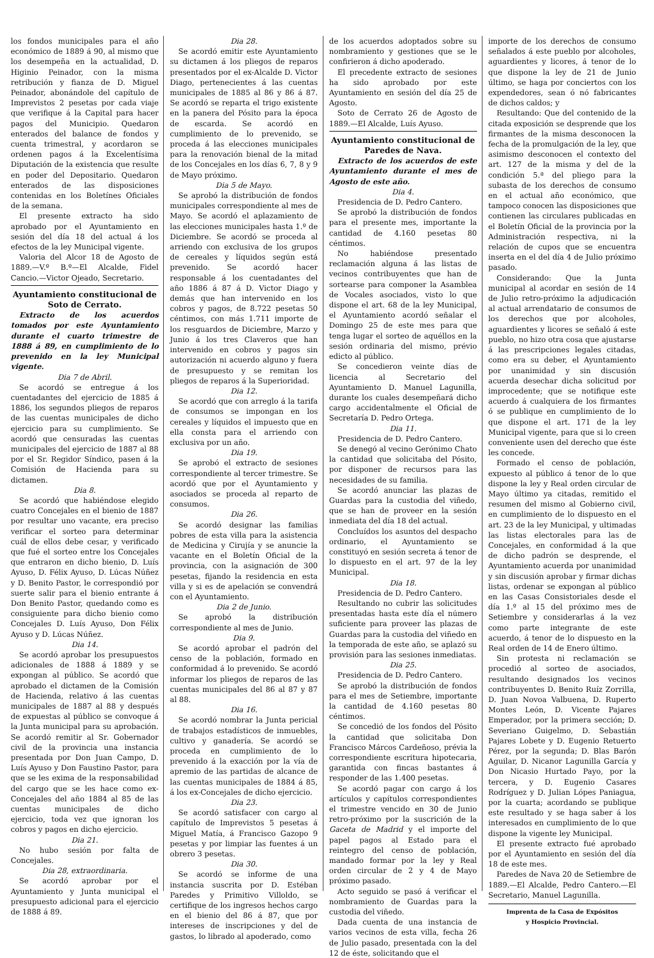los fondos municipales para el año económico de 1889 á 90, al mismo que los desempeña en la actualidad, D. Higinio Peinador, con la misma retribución y fianza de D. Miguel Peinador, abonándole del capítulo de Imprevistos 2 pesetas por cada viaje que verifique á la Capital para hacer pagos del Municipio. Quedaron enterados del balance de fondos y cuenta trimestral, y acordaron se ordenen pagos á la Excelentísima Diputación de la existencia que resulte en poder del Depositario. Quedaron enterados de las disposiciones contenidas en los Boletínes Oficiales de la semana.
El presente extracto ha sido aprobado por el Ayuntamiento en sesión del día 18 del actual á los efectos de la ley Municipal vigente.
Valoria del Alcor 18 de Agosto de 1889.—V.º B.º—El Alcalde, Fidel Cancio.—Victor Ojeado, Secretario.
Ayuntamiento constitucional de Soto de Cerrato.
Extracto de los acuerdos tomados por este Ayuntamiento durante el cuarto trimestre de 1888 á 89, en cumplimiento de lo prevenido en la ley Municipal vigente.
Dia 7 de Abril.
Se acordó se entregue á los cuentadantes del ejercicio de 1885 á 1886, los segundos pliegos de reparos de las cuentas municipales de dicho ejercicio para su cumplimiento. Se acordó que censuradas las cuentas municipales del ejercicio de 1887 al 88 por el Sr. Regidor Síndico, pasen á la Comisión de Hacienda para su dictamen.
Dia 8.
Se acordó que habiéndose elegido cuatro Concejales en el bienio de 1887 por resultar uno vacante, era preciso verificar el sorteo para determinar cuál de ellos debe cesar, y verificado que fué el sorteo entre los Concejales que entraron en dicho bienio, D. Luís Ayuso, D. Félix Ayuso, D. Lúcas Núñez y D. Benito Pastor, le correspondió por suerte salir para el bienio entrante á Don Benito Pastor, quedando como es consiguiente para dicho bienio como Concejales D. Luís Ayuso, Don Félix Ayuso y D. Lúcas Núñez.
Dia 14.
Se acordó aprobar los presupuestos adicionales de 1888 á 1889 y se expongan al público. Se acordó que aprobado el dictamen de la Comisión de Hacienda, relativo á las cuentas municipales de 1887 al 88 y después de expuestas al público se convoque á la Junta municipal para su aprobación. Se acordó remitir al Sr. Gobernador civil de la provincia una instancia presentada por Don Juan Campo, D. Luís Ayuso y Don Faustino Pastor, para que se les exima de la responsabilidad del cargo que se les hace como ex-Concejales del año 1884 al 85 de las cuentas municipales de dicho ejercicio, toda vez que ignoran los cobros y pagos en dicho ejercicio.
Dia 21.
No hubo sesión por falta de Concejales.
Dia 28, extraordinaria.
Se acordó aprobar por el Ayuntamiento y Junta municipal el presupuesto adicional para el ejercicio de 1888 á 89.
Dia 28.
Se acordó emitir este Ayuntamiento su dictamen á los pliegos de reparos presentados por el ex-Alcalde D. Victor Diago, pertenecientes á las cuentas municipales de 1885 al 86 y 86 á 87. Se acordó se reparta el trigo existente en la panera del Pósito para la época de escarda. Se acordó en cumplimiento de lo prevenido, se proceda á las elecciones municipales para la renovación bienal de la mitad de los Concejales en los días 6, 7, 8 y 9 de Mayo próximo.
Dia 5 de Mayo.
Se aprobó la distribución de fondos municipales correspondiente al mes de Mayo. Se acordó el aplazamiento de las elecciones municipales hasta 1.º de Diciembre. Se acordó se proceda al arriendo con exclusiva de los grupos de cereales y líquidos según está prevenido. Se acordó hacer responsable á los cuentadantes del año 1886 á 87 á D. Victor Diago y demás que han intervenido en los cobros y pagos, de 8.722 pesetas 50 céntimos, con más 1.711 importe de los resguardos de Diciembre, Marzo y Junio á los tres Claveros que han intervenido en cobros y pagos sin autorización ni acuerdo alguno y fuera de presupuesto y se remitan los pliegos de reparos á la Superioridad.
Dia 12.
Se acordó que con arreglo á la tarifa de consumos se impongan en los cereales y líquidos el impuesto que en ella consta para el arriendo con exclusiva por un año.
Dia 19.
Se aprobó el extracto de sesiones correspondiente al tercer trimestre. Se acordó que por el Ayuntamiento y asociados se proceda al reparto de consumos.
Dia 26.
Se acordó designar las familias pobres de esta villa para la asistencia de Medicina y Cirujía y se anuncie la vacante en el Boletín Oficial de la provincia, con la asignación de 300 pesetas, fijando la residencia en esta villa y si es de apelación se convendrá con el Ayuntamiento.
Dia 2 de Junio.
Se aprobó la distribución correspondiente al mes de Junio.
Dia 9.
Se acordó aprobar el padrón del censo de la población, formado en conformidad á lo prevenido. Se acordó informar los pliegos de reparos de las cuentas municipales del 86 al 87 y 87 al 88.
Dia 16.
Se acordó nombrar la Junta pericial de trabajos estadísticos de inmuebles, cultivo y ganadería. Se acordó se proceda en cumplimiento de lo prevenido á la exacción por la vía de apremio de las partidas de alcance de las cuentas municipales de 1884 á 85, á los ex-Concejales de dicho ejercicio.
Dia 23.
Se acordó satisfacer con cargo al capítulo de Imprevistos 5 pesetas á Miguel Matía, á Francisco Gazopo 9 pesetas y por limpiar las fuentes á un obrero 3 pesetas.
Dia 30.
Se acordó se informe de una instancia suscrita por D. Estéban Paredes y Primitivo Villoldo, se certifique de los ingresos hechos cargo en el bienio del 86 á 87, que por intereses de inscripciones y del de gastos, lo librado al apoderado, como
de los acuerdos adoptados sobre su nombramiento y gestiones que se le confirieron á dicho apoderado.
El precedente extracto de sesiones ha sido aprobado por este Ayuntamiento en sesión del día 25 de Agosto.
Soto de Cerrato 26 de Agosto de 1889.—El Alcalde, Luís Ayuso.
Ayuntamiento constitucional de Paredes de Nava.
Extracto de los acuerdos de este Ayuntamiento durante el mes de Agosto de este año.
Dia 4.
Presidencia de D. Pedro Cantero.
Se aprobó la distribución de fondos para el presente mes, importante la cantidad de 4.160 pesetas 80 céntimos.
No habiéndose presentado reclamación alguna á las listas de vecinos contribuyentes que han de sortearse para componer la Asamblea de Vocales asociados, visto lo que dispone el art. 68 de la ley Municipal, el Ayuntamiento acordó señalar el Domingo 25 de este mes para que tenga lugar el sorteo de aquéllos en la sesión ordinaria del mismo, prévio edicto al público.
Se concedieron veinte días de licencia al Secretario del Ayuntamiento D. Manuel Lagunilla, durante los cuales desempeñará dicho cargo accidentalmente el Oficial de Secretaría D. Pedro Ortega.
Dia 11.
Presidencia de D. Pedro Cantero.
Se denegó al vecino Gerónimo Chato la cantidad que solicitaba del Pósito, por disponer de recursos para las necesidades de su familia.
Se acordó anunciar las plazas de Guardas para la custodia del viñedo, que se han de proveer en la sesión inmediata del día 18 del actual.
Concluídos los asuntos del despacho ordinario, el Ayuntamiento se constituyó en sesión secreta á tenor de lo dispuesto en el art. 97 de la ley Municipal.
Dia 18.
Presidencia de D. Pedro Cantero.
Resultando no cubrir las solicitudes presentadas hasta este día el número suficiente para proveer las plazas de Guardas para la custodia del viñedo en la temporada de este año, se aplazó su provisión para las sesiones inmediatas.
Dia 25.
Presidencia de D. Pedro Cantero.
Se aprobó la distribución de fondos para el mes de Setiembre, importante la cantidad de 4.160 pesetas 80 céntimos.
Se concedió de los fondos del Pósito la cantidad que solicitaba Don Francisco Márcos Cardeñoso, prévia la correspondiente escritura hipotecaria, garantida con fincas bastantes á responder de las 1.400 pesetas.
Se acordó pagar con cargo á los artículos y capítulos correspondientes el trimestre vencido en 30 de Junio retro-próximo por la suscrición de la Gaceta de Madrid y el importe del papel pagos al Estado para el reintegro del censo de población, mandado formar por la ley y Real orden circular de 2 y 4 de Mayo próximo pasado.
Acto seguido se pasó á verificar el nombramiento de Guardas para la custodia del viñedo.
Dada cuenta de una instancia de varios vecinos de esta villa, fecha 26 de Julio pasado, presentada con la del 12 de éste, solicitando que el
importe de los derechos de consumo señalados á este pueblo por alcoholes, aguardientes y licores, á tenor de lo que dispone la ley de 21 de Junio último, se haga por conciertos con los expendedores, sean ó nó fabricantes de dichos caldos; y
Resultando: Que del contenido de la citada exposición se desprende que los firmantes de la misma desconocen la fecha de la promulgación de la ley, que asimismo desconocen el contexto del art. 127 de la misma y del de la condición 5.ª del pliego para la subasta de los derechos de consumo en el actual año económico, que tampoco conocen las disposiciones que contienen las circulares publicadas en el Boletín Oficial de la provincia por la Administración respectiva, ni la relación de cupos que se encuentra inserta en el del día 4 de Julio próximo pasado.
Considerando: Que la Junta municipal al acordar en sesión de 14 de Julio retro-próximo la adjudicación al actual arrendatario de consumos de los derechos que por alcoholes, aguardientes y licores se señaló á este pueblo, no hizo otra cosa que ajustarse á las prescripciones legales citadas, como era su deber, el Ayuntamiento por unanimidad y sin discusión acuerda desechar dicha solicitud por improcedente; que se notifique este acuerdo á cualquiera de los firmantes ó se publique en cumplimiento de lo que dispone el art. 171 de la ley Municipal vigente, para que si lo creen conveniente usen del derecho que éste les concede.
Formado el censo de población, expuesto al público á tenor de lo que dispone la ley y Real orden circular de Mayo último ya citadas, remitido el resumen del mismo al Gobierno civil, en cumplimiento de lo dispuesto en el art. 23 de la ley Municipal, y ultimadas las listas electorales para las de Concejales, en conformidad á la que de dicho padrón se desprende, el Ayuntamiento acuerda por unanimidad y sin discusión aprobar y firmar dichas listas, ordenar se expongan al público en las Casas Consistoriales desde el día 1.º al 15 del próximo mes de Setiembre y considerarlas á la vez como parte integrante de este acuerdo, á tenor de lo dispuesto en la Real orden de 14 de Enero último.
Sin protesta ni reclamación se procedió al sorteo de asociados, resultando designados los vecinos contribuyentes D. Benito Ruíz Zorrilla, D. Juan Novoa Valbuena, D. Ruperto Montes León, D. Vicente Pajares Emperador, por la primera sección; D. Severiano Guigelmo, D. Sebastián Pajares Lobete y D. Eugenio Retuerto Pérez, por la segunda; D. Blas Barón Aguilar, D. Nicanor Lagunilla García y Don Nicasio Hurtado Payo, por la tercera, y D. Eugenio Casares Rodríguez y D. Julian Lópes Paniagua, por la cuarta; acordando se publique este resultado y se haga saber á los interesados en cumplimiento de lo que dispone la vigente ley Municipal.
El presente extracto fué aprobado por el Ayuntamiento en sesión del día 18 de este mes.
Paredes de Nava 20 de Setiembre de 1889.—El Alcalde, Pedro Cantero.—El Secretario, Manuel Lagunilla.
Imprenta de la Casa de Expósitos
y Hospicio Provincial.